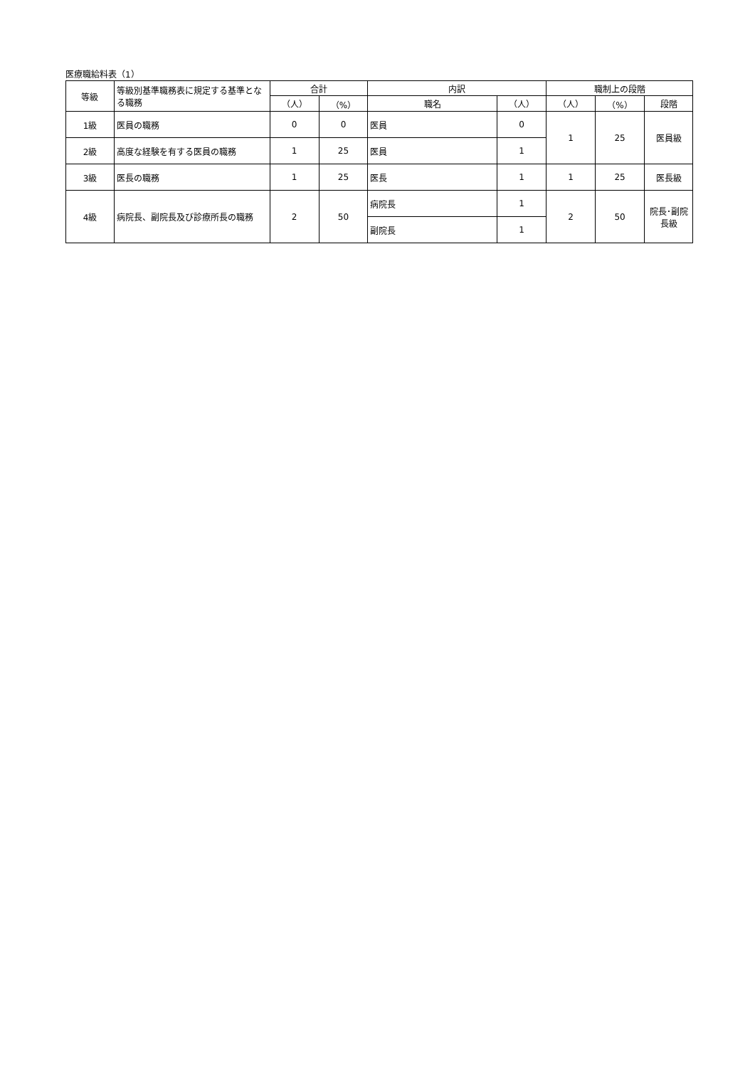医療職給料表（1）
| 等級 | 等級別基準職務表に規定する基準となる職務 | 合計 | | 内訳 | | 職制上の段階 | | |
| --- | --- | --- | --- | --- | --- | --- | --- | --- |
| | | （人） | （%） | 職名 | （人） | （人） | （%） | 段階 |
| 1級 | 医員の職務 | 0 | 0 | 医員 | 0 | 1 | 25 | 医員級 |
| 2級 | 高度な経験を有する医員の職務 | 1 | 25 | 医員 | 1 | | | |
| 3級 | 医長の職務 | 1 | 25 | 医長 | 1 | 1 | 25 | 医長級 |
| 4級 | 病院長、副院長及び診療所長の職務 | 2 | 50 | 病院長 | 1 | 2 | 50 | 院長･副院長級 |
| | | | | 副院長 | 1 | | | |